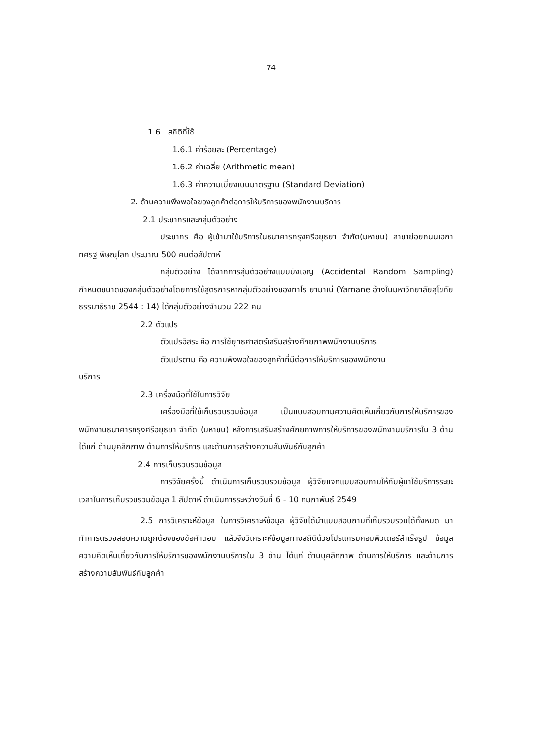74
1.6 สถิติที่ใช้
1.6.1 ค่าร้อยละ (Percentage)
1.6.2 ค่าเฉลี่ย (Arithmetic mean)
1.6.3 ค่าความเบี่ยงเบนมาตรฐาน (Standard Deviation)
2. ด้านความพึงพอใจของลูกค้าต่อการให้บริการของพนักงานบริการ
2.1 ประชากรและกลุ่มตัวอย่าง
ประชากร คือ ผู้เข้ามาใช้บริการในธนาคารกรุงศรีอยุธยา จำกัด(มหาชน) สาขาย่อยถนนเอกาทศรฐ พิษณุโลก ประมาณ 500 คนต่อสัปดาห์
กลุ่มตัวอย่าง ได้จากการสุ่มตัวอย่างแบบบังเอิญ (Accidental Random Sampling) กำหนดขนาดของกลุ่มตัวอย่างโดยการใช้สูตรการหากลุ่มตัวอย่างของทาโร ยามาเน่ (Yamane อ้างในมหาวิทยาลัยสุโขทัยธรรมาธิราช 2544 : 14) ได้กลุ่มตัวอย่างจำนวน 222 คน
2.2 ตัวแปร
ตัวแปรอิสระ คือ การใช้ยุทธศาสตร์เสริมสร้างศักยภาพพนักงานบริการ
ตัวแปรตาม คือ ความพึงพอใจของลูกค้าที่มีต่อการให้บริการของพนักงาน
บริการ
2.3 เครื่องมือที่ใช้ในการวิจัย
เครื่องมือที่ใช้เก็บรวบรวมข้อมูล เป็นแบบสอบถามความคิดเห็นเกี่ยวกับการให้บริการของพนักงานธนาคารกรุงศรีอยุธยา จำกัด (มหาชน) หลังการเสริมสร้างศักยภาพการให้บริการของพนักงานบริการใน 3 ด้าน ได้แก่ ด้านบุคลิกภาพ ด้านการให้บริการ และด้านการสร้างความสัมพันธ์กับลูกค้า
2.4 การเก็บรวบรวมข้อมูล
การวิจัยครั้งนี้ ดำเนินการเก็บรวบรวมข้อมูล ผู้วิจัยแจกแบบสอบถามให้กับผู้มาใช้บริการระยะเวลาในการเก็บรวบรวมข้อมูล 1 สัปดาห์ ดำเนินการระหว่างวันที่ 6 - 10 กุมภาพันธ์ 2549
2.5 การวิเคราะห์ข้อมูล ในการวิเคราะห์ข้อมูล ผู้วิจัยได้นำแบบสอบถามที่เก็บรวบรวมได้ทั้งหมด มาทำการตรวจสอบความถูกต้องของข้อคำตอบ แล้วจึงวิเคราะห์ข้อมูลทางสถิติด้วยโปรแกรมคอมพิวเตอร์สำเร็จรูป ข้อมูลความคิดเห็นเกี่ยวกับการให้บริการของพนักงานบริการใน 3 ด้าน ได้แก่ ด้านบุคลิกภาพ ด้านการให้บริการ และด้านการสร้างความสัมพันธ์กับลูกค้า